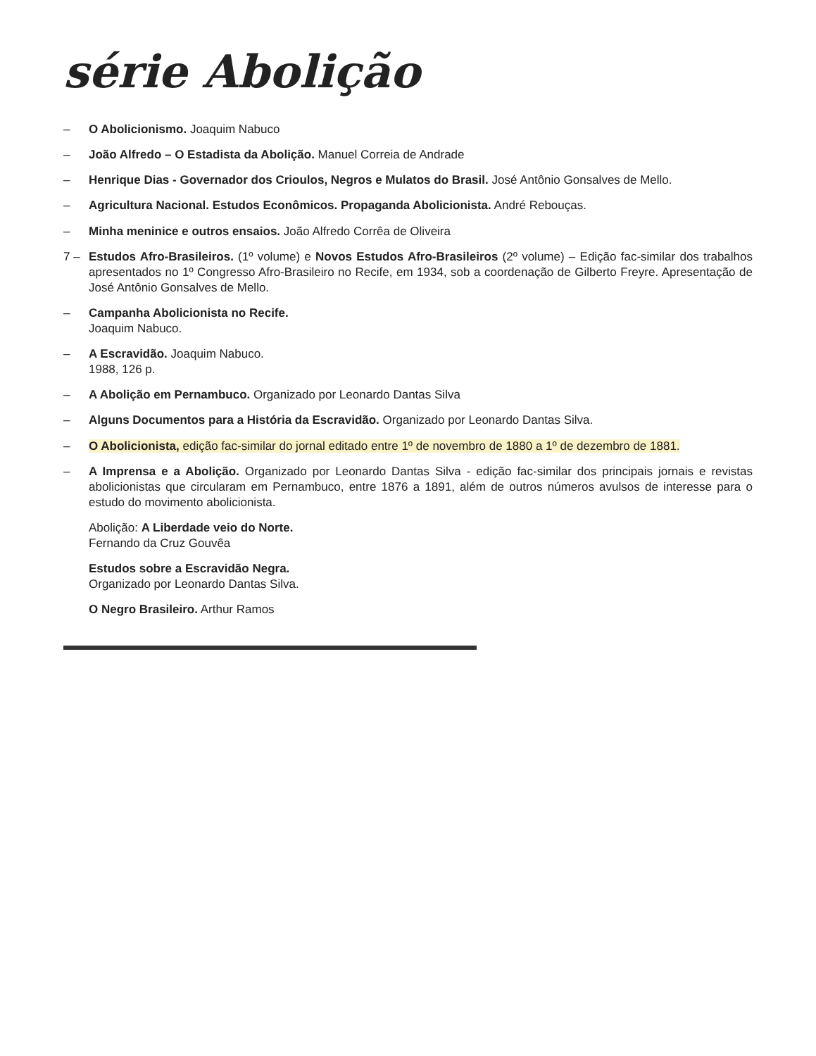série Abolição
– O Abolicionismo. Joaquim Nabuco
– João Alfredo – O Estadista da Abolição. Manuel Correia de Andrade
– Henrique Dias - Governador dos Crioulos, Negros e Mulatos do Brasil. José Antônio Gonsalves de Mello.
– Agricultura Nacional. Estudos Econômicos. Propaganda Abolicionista. André Rebouças.
– Minha meninice e outros ensaios. João Alfredo Corrêa de Oliveira
7 – Estudos Afro-Brasileiros. (1º volume) e Novos Estudos Afro-Brasileiros (2º volume) – Edição fac-similar dos trabalhos apresentados no 1º Congresso Afro-Brasileiro no Recife, em 1934, sob a coordenação de Gilberto Freyre. Apresentação de José Antônio Gonsalves de Mello.
– Campanha Abolicionista no Recife.
Joaquim Nabuco.
– A Escravidão. Joaquim Nabuco.
1988, 126 p.
– A Abolição em Pernambuco. Organizado por Leonardo Dantas Silva
– Alguns Documentos para a História da Escravidão. Organizado por Leonardo Dantas Silva.
– O Abolicionista, edição fac-similar do jornal editado entre 1º de novembro de 1880 a 1º de dezembro de 1881.
– A Imprensa e a Abolição. Organizado por Leonardo Dantas Silva - edição fac-similar dos principais jornais e revistas abolicionistas que circularam em Pernambuco, entre 1876 a 1891, além de outros números avulsos de interesse para o estudo do movimento abolicionista.
Abolição: A Liberdade veio do Norte.
Fernando da Cruz Gouvêa
Estudos sobre a Escravidão Negra.
Organizado por Leonardo Dantas Silva.
O Negro Brasileiro. Arthur Ramos